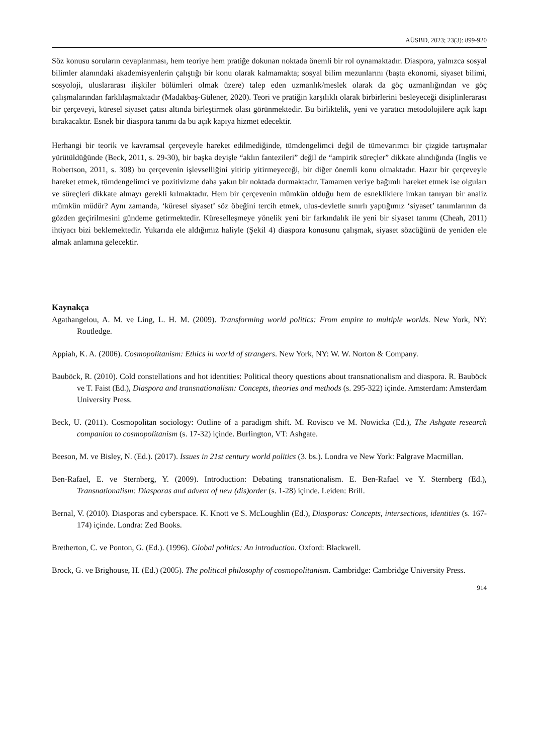AÜSBD, 2023; 23(3): 899-920
Söz konusu soruların cevaplanması, hem teoriye hem pratiğe dokunan noktada önemli bir rol oynamaktadır. Diaspora, yalnızca sosyal bilimler alanındaki akademisyenlerin çalıştığı bir konu olarak kalmamakta; sosyal bilim mezunlarını (başta ekonomi, siyaset bilimi, sosyoloji, uluslararası ilişkiler bölümleri olmak üzere) talep eden uzmanlık/meslek olarak da göç uzmanlığından ve göç çalışmalarından farklılaşmaktadır (Madakbaş-Gülener, 2020). Teori ve pratiğin karşılıklı olarak birbirlerini besleyeceği disiplinlerarası bir çerçeveyi, küresel siyaset çatısı altında birleştirmek olası görünmektedir. Bu birliktelik, yeni ve yaratıcı metodolojilere açık kapı bırakacaktır. Esnek bir diaspora tanımı da bu açık kapıya hizmet edecektir.
Herhangi bir teorik ve kavramsal çerçeveyle hareket edilmediğinde, tümdengelimci değil de tümevarımcı bir çizgide tartışmalar yürütüldüğünde (Beck, 2011, s. 29-30), bir başka deyişle “aklın fantezileri” değil de “ampirik süreçler” dikkate alındığında (Inglis ve Robertson, 2011, s. 308) bu çerçevenin işlevselliğini yitirip yitirmeyeceği, bir diğer önemli konu olmaktadır. Hazır bir çerçeveyle hareket etmek, tümdengelimci ve pozitivizme daha yakın bir noktada durmaktadır. Tamamen veriye bağımlı hareket etmek ise olguları ve süreçleri dikkate almayı gerekli kılmaktadır. Hem bir çerçevenin mümkün olduğu hem de esnekliklere imkan tanıyan bir analiz mümkün müdür? Aynı zamanda, ‘küresel siyaset’ söz öbeğini tercih etmek, ulus-devletle sınırlı yaptığımız ‘siyaset’ tanımlarının da gözden geçirilmesini gündeme getirmektedir. Küreselleşmeye yönelik yeni bir farkındalık ile yeni bir siyaset tanımı (Cheah, 2011) ihtiyacı bizi beklemektedir. Yukarıda ele aldığımız haliyle (Şekil 4) diaspora konusunu çalışmak, siyaset sözcüğünü de yeniden ele almak anlamına gelecektir.
Kaynakça
Agathangelou, A. M. ve Ling, L. H. M. (2009). Transforming world politics: From empire to multiple worlds. New York, NY: Routledge.
Appiah, K. A. (2006). Cosmopolitanism: Ethics in world of strangers. New York, NY: W. W. Norton & Company.
Bauböck, R. (2010). Cold constellations and hot identities: Political theory questions about transnationalism and diaspora. R. Bauböck ve T. Faist (Ed.), Diaspora and transnationalism: Concepts, theories and methods (s. 295-322) içinde. Amsterdam: Amsterdam University Press.
Beck, U. (2011). Cosmopolitan sociology: Outline of a paradigm shift. M. Rovisco ve M. Nowicka (Ed.), The Ashgate research companion to cosmopolitanism (s. 17-32) içinde. Burlington, VT: Ashgate.
Beeson, M. ve Bisley, N. (Ed.). (2017). Issues in 21st century world politics (3. bs.). Londra ve New York: Palgrave Macmillan.
Ben-Rafael, E. ve Sternberg, Y. (2009). Introduction: Debating transnationalism. E. Ben-Rafael ve Y. Sternberg (Ed.), Transnationalism: Diasporas and advent of new (dis)order (s. 1-28) içinde. Leiden: Brill.
Bernal, V. (2010). Diasporas and cyberspace. K. Knott ve S. McLoughlin (Ed.), Diasporas: Concepts, intersections, identities (s. 167-174) içinde. Londra: Zed Books.
Bretherton, C. ve Ponton, G. (Ed.). (1996). Global politics: An introduction. Oxford: Blackwell.
Brock, G. ve Brighouse, H. (Ed.) (2005). The political philosophy of cosmopolitanism. Cambridge: Cambridge University Press.
914